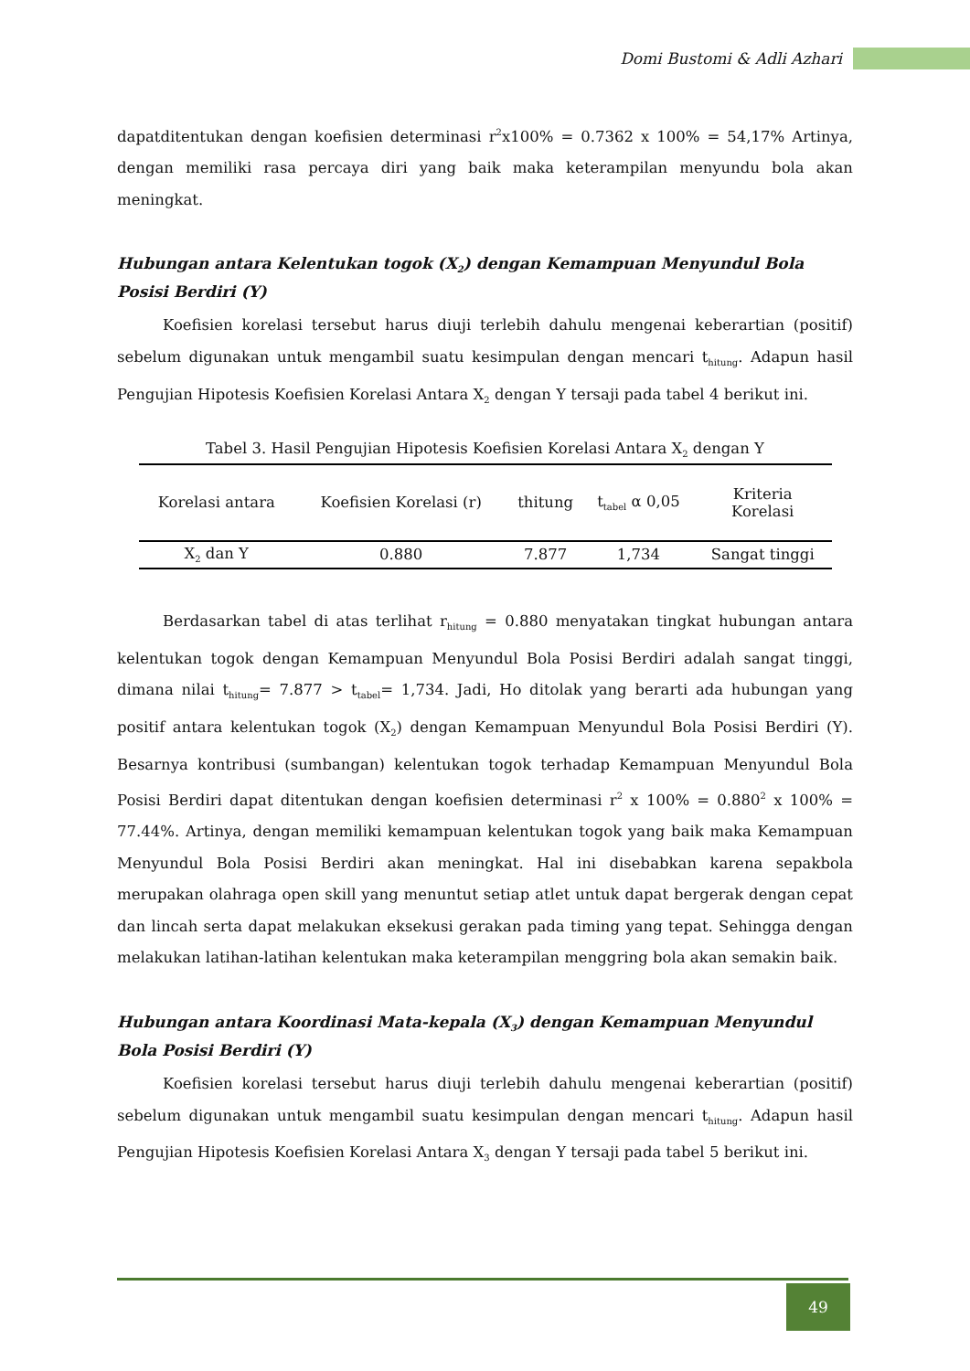Domi Bustomi & Adli Azhari
dapatditentukan dengan koefisien determinasi r<sup>2</sup>x100% = 0.7362 x 100% = 54,17% Artinya, dengan memiliki rasa percaya diri yang baik maka keterampilan menyundu bola akan meningkat.
Hubungan antara Kelentukan togok (X<sub>2</sub>) dengan Kemampuan Menyundul Bola Posisi Berdiri (Y)
Koefisien korelasi tersebut harus diuji terlebih dahulu mengenai keberartian (positif) sebelum digunakan untuk mengambil suatu kesimpulan dengan mencari t<sub>hitung</sub>. Adapun hasil Pengujian Hipotesis Koefisien Korelasi Antara X<sub>2</sub> dengan Y tersaji pada tabel 4 berikut ini.
Tabel 3. Hasil Pengujian Hipotesis Koefisien Korelasi Antara X <sub>2</sub> dengan Y
| Korelasi antara | Koefisien Korelasi (r) | thitung | t<sub>tabel</sub> α 0,05 | Kriteria Korelasi |
| --- | --- | --- | --- | --- |
| X<sub>2</sub> dan Y | 0.880 | 7.877 | 1,734 | Sangat tinggi |
Berdasarkan tabel di atas terlihat r<sub>hitung</sub> = 0.880 menyatakan tingkat hubungan antara kelentukan togok dengan Kemampuan Menyundul Bola Posisi Berdiri adalah sangat tinggi, dimana nilai t<sub>hitung</sub>= 7.877 > t<sub>tabel</sub>= 1,734. Jadi, Ho ditolak yang berarti ada hubungan yang positif antara kelentukan togok (X<sub>2</sub>) dengan Kemampuan Menyundul Bola Posisi Berdiri (Y). Besarnya kontribusi (sumbangan) kelentukan togok terhadap Kemampuan Menyundul Bola Posisi Berdiri dapat ditentukan dengan koefisien determinasi r<sup>2</sup> x 100% = 0.880<sup>2</sup> x 100% = 77.44%. Artinya, dengan memiliki kemampuan kelentukan togok yang baik maka Kemampuan Menyundul Bola Posisi Berdiri akan meningkat. Hal ini disebabkan karena sepakbola merupakan olahraga open skill yang menuntut setiap atlet untuk dapat bergerak dengan cepat dan lincah serta dapat melakukan eksekusi gerakan pada timing yang tepat. Sehingga dengan melakukan latihan-latihan kelentukan maka keterampilan menggring bola akan semakin baik.
Hubungan antara Koordinasi Mata-kepala (X<sub>3</sub>) dengan Kemampuan Menyundul Bola Posisi Berdiri (Y)
Koefisien korelasi tersebut harus diuji terlebih dahulu mengenai keberartian (positif) sebelum digunakan untuk mengambil suatu kesimpulan dengan mencari t<sub>hitung</sub>. Adapun hasil Pengujian Hipotesis Koefisien Korelasi Antara X<sub>3</sub> dengan Y tersaji pada tabel 5 berikut ini.
49